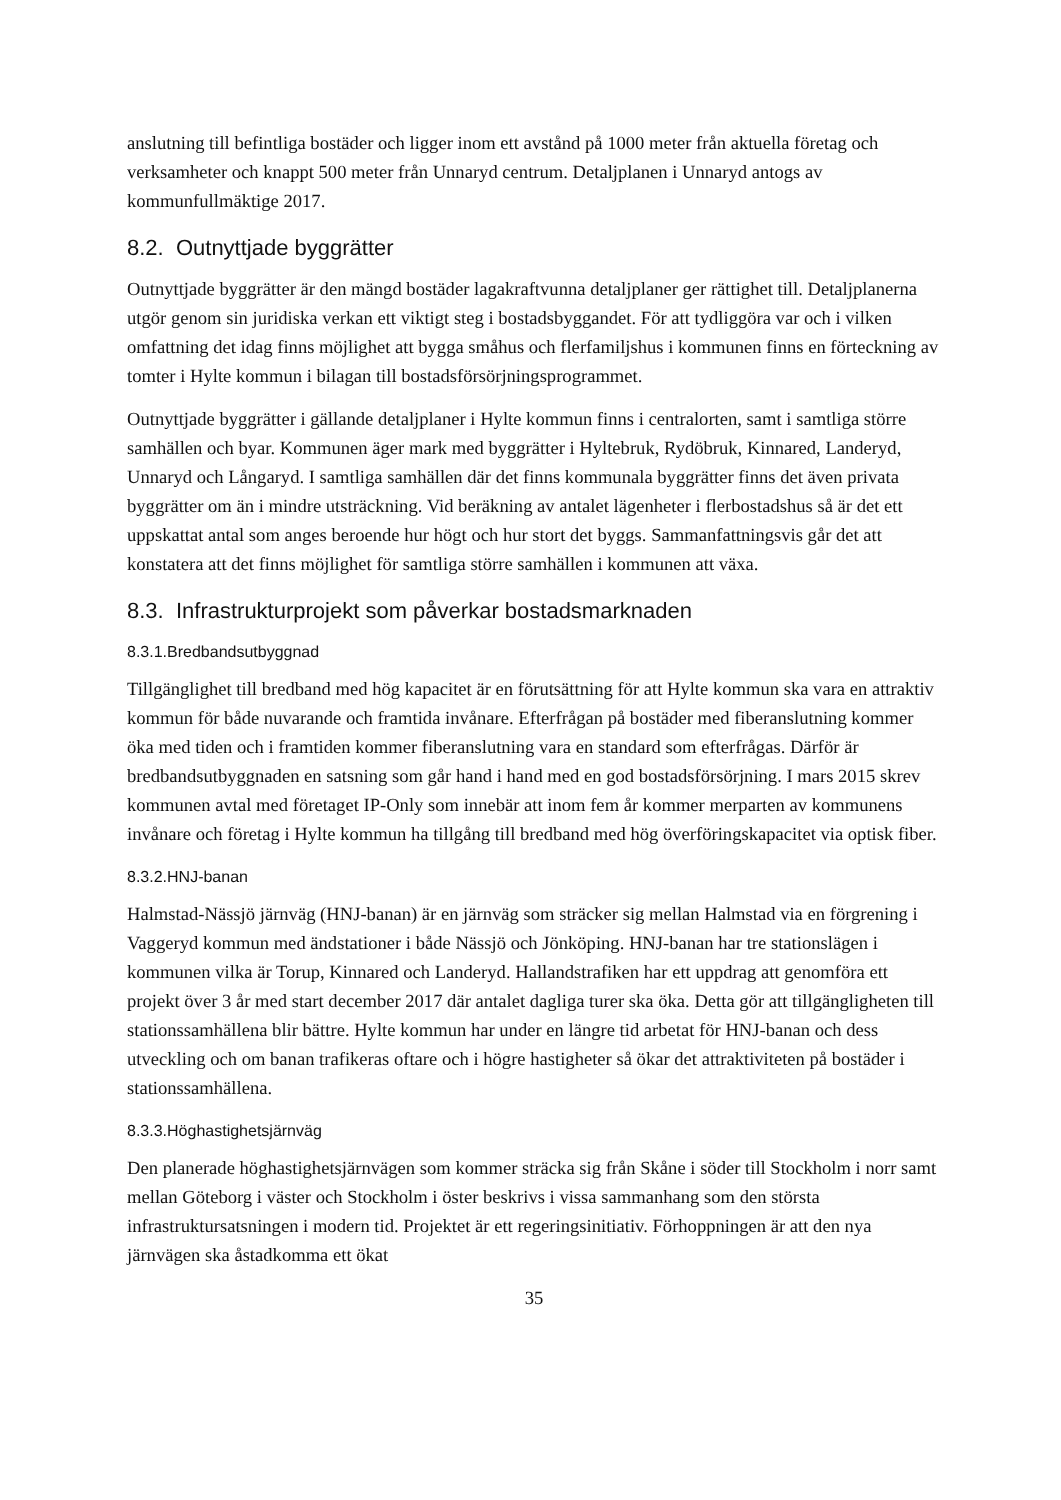anslutning till befintliga bostäder och ligger inom ett avstånd på 1000 meter från aktuella företag och verksamheter och knappt 500 meter från Unnaryd centrum. Detaljplanen i Unnaryd antogs av kommunfullmäktige 2017.
8.2. Outnyttjade byggrätter
Outnyttjade byggrätter är den mängd bostäder lagakraftvunna detaljplaner ger rättighet till. Detaljplanerna utgör genom sin juridiska verkan ett viktigt steg i bostadsbyggandet. För att tydliggöra var och i vilken omfattning det idag finns möjlighet att bygga småhus och flerfamiljshus i kommunen finns en förteckning av tomter i Hylte kommun i bilagan till bostadsförsörjningsprogrammet.
Outnyttjade byggrätter i gällande detaljplaner i Hylte kommun finns i centralorten, samt i samtliga större samhällen och byar. Kommunen äger mark med byggrätter i Hyltebruk, Rydöbruk, Kinnared, Landeryd, Unnaryd och Långaryd. I samtliga samhällen där det finns kommunala byggrätter finns det även privata byggrätter om än i mindre utsträckning. Vid beräkning av antalet lägenheter i flerbostadshus så är det ett uppskattat antal som anges beroende hur högt och hur stort det byggs. Sammanfattningsvis går det att konstatera att det finns möjlighet för samtliga större samhällen i kommunen att växa.
8.3. Infrastrukturprojekt som påverkar bostadsmarknaden
8.3.1.Bredbandsutbyggnad
Tillgänglighet till bredband med hög kapacitet är en förutsättning för att Hylte kommun ska vara en attraktiv kommun för både nuvarande och framtida invånare. Efterfrågan på bostäder med fiberanslutning kommer öka med tiden och i framtiden kommer fiberanslutning vara en standard som efterfrågas. Därför är bredbandsutbyggnaden en satsning som går hand i hand med en god bostadsförsörjning. I mars 2015 skrev kommunen avtal med företaget IP-Only som innebär att inom fem år kommer merparten av kommunens invånare och företag i Hylte kommun ha tillgång till bredband med hög överföringskapacitet via optisk fiber.
8.3.2.HNJ-banan
Halmstad-Nässjö järnväg (HNJ-banan) är en järnväg som sträcker sig mellan Halmstad via en förgrening i Vaggeryd kommun med ändstationer i både Nässjö och Jönköping. HNJ-banan har tre stationslägen i kommunen vilka är Torup, Kinnared och Landeryd. Hallandstrafiken har ett uppdrag att genomföra ett projekt över 3 år med start december 2017 där antalet dagliga turer ska öka. Detta gör att tillgängligheten till stationssamhällena blir bättre. Hylte kommun har under en längre tid arbetat för HNJ-banan och dess utveckling och om banan trafikeras oftare och i högre hastigheter så ökar det attraktiviteten på bostäder i stationssamhällena.
8.3.3.Höghastighetsjärnväg
Den planerade höghastighetsjärnvägen som kommer sträcka sig från Skåne i söder till Stockholm i norr samt mellan Göteborg i väster och Stockholm i öster beskrivs i vissa sammanhang som den största infrastruktursatsningen i modern tid. Projektet är ett regeringsinitiativ. Förhoppningen är att den nya järnvägen ska åstadkomma ett ökat
35